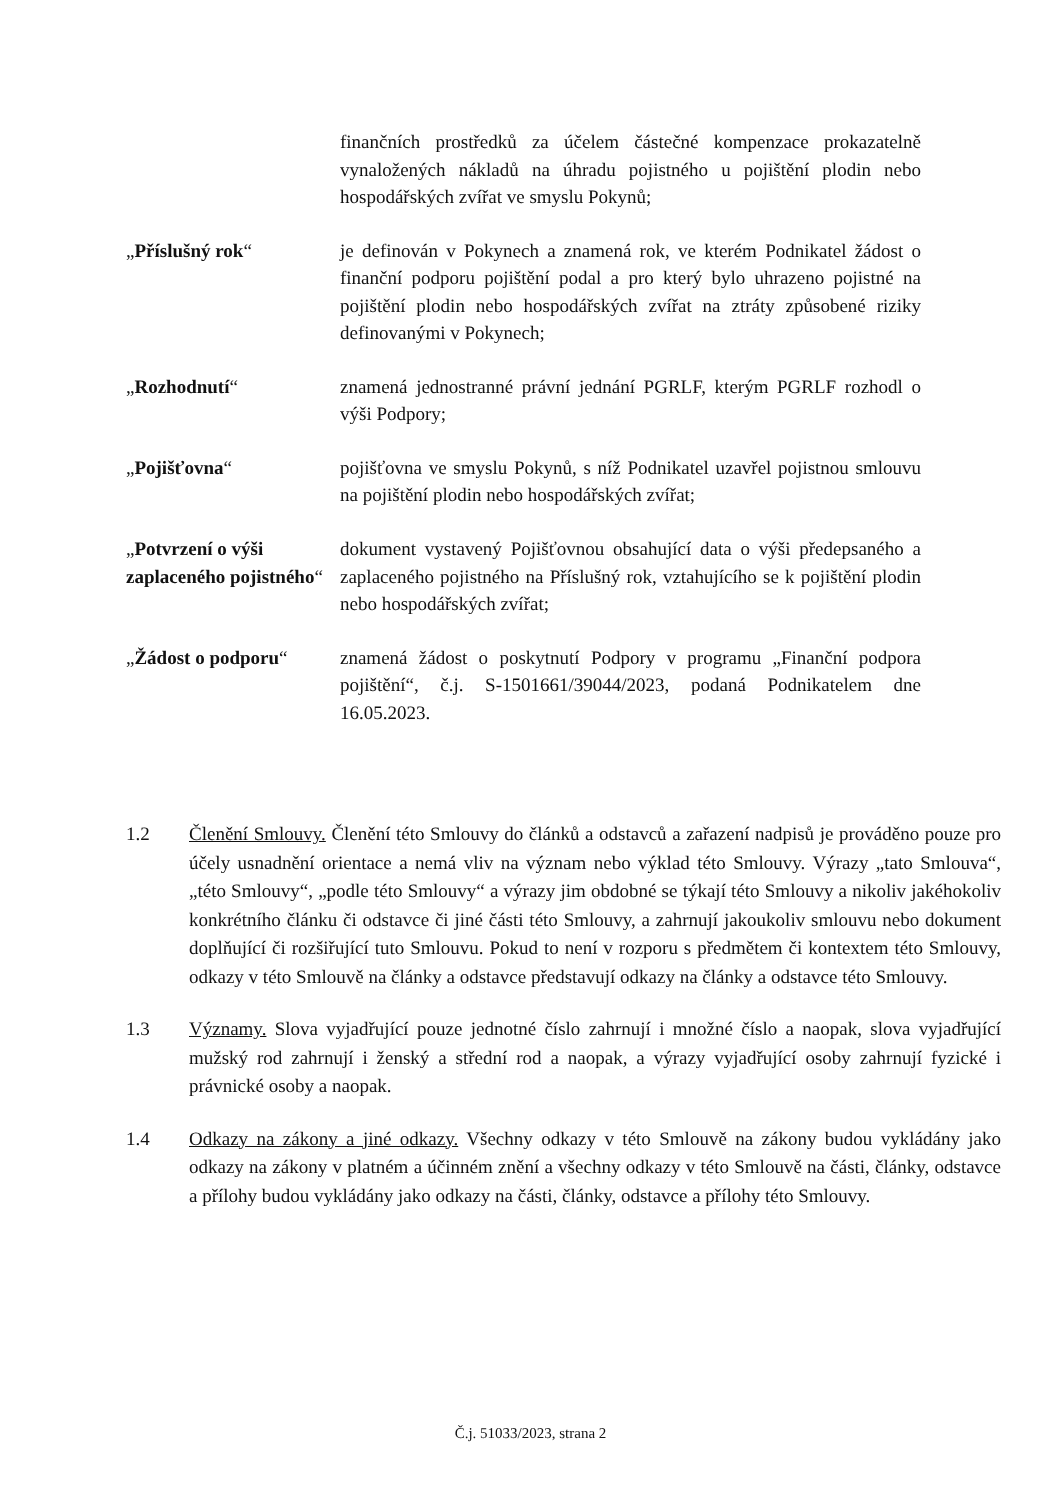finančních prostředků za účelem částečné kompenzace prokazatelně vynaložených nákladů na úhradu pojistného u pojištění plodin nebo hospodářských zvířat ve smyslu Pokynů;
„Příslušný rok“ je definován v Pokynech a znamená rok, ve kterém Podnikatel žádost o finanční podporu pojištění podal a pro který bylo uhrazeno pojistné na pojištění plodin nebo hospodářských zvířat na ztráty způsobené riziky definovanými v Pokynech;
„Rozhodnutí“ znamená jednostranné právní jednání PGRLF, kterým PGRLF rozhodl o výši Podpory;
„Pojišťovna“ pojišťovna ve smyslu Pokynů, s níž Podnikatel uzavřel pojistnou smlouvu na pojištění plodin nebo hospodářských zvířat;
„Potvrzení o výši zaplaceného pojistného“
dokument vystavený Pojišťovnou obsahující data o výši předepsaného a zaplaceného pojistného na Příslušný rok, vztahujícího se k pojištění plodin nebo hospodářských zvířat;
„Žádost o podporu“ znamená žádost o poskytnutí Podpory v programu „Finanční podpora pojištění“, č.j. S-1501661/39044/2023, podaná Podnikatelem dne 16.05.2023.
1.2 Členění Smlouvy. Členění této Smlouvy do článků a odstavců a zařazení nadpisů je prováděno pouze pro účely usnadnění orientace a nemá vliv na význam nebo výklad této Smlouvy. Výrazy „tato Smlouva“, „této Smlouvy“, „podle této Smlouvy“ a výrazy jim obdobné se týkají této Smlouvy a nikoliv jakéhokoliv konkrétního článku či odstavce či jiné části této Smlouvy, a zahrnují jakoukoliv smlouvu nebo dokument doplňující či rozšiřující tuto Smlouvu. Pokud to není v rozporu s předmětem či kontextem této Smlouvy, odkazy v této Smlouvě na články a odstavce představují odkazy na články a odstavce této Smlouvy.
1.3 Významy. Slova vyjadřující pouze jednotné číslo zahrnují i množné číslo a naopak, slova vyjadřující mužský rod zahrnují i ženský a střední rod a naopak, a výrazy vyjadřující osoby zahrnují fyzické i právnické osoby a naopak.
1.4 Odkazy na zákony a jiné odkazy. Všechny odkazy v této Smlouvě na zákony budou vykládány jako odkazy na zákony v platném a účinném znění a všechny odkazy v této Smlouvě na části, články, odstavce a přílohy budou vykládány jako odkazy na části, články, odstavce a přílohy této Smlouvy.
Č.j. 51033/2023, strana 2